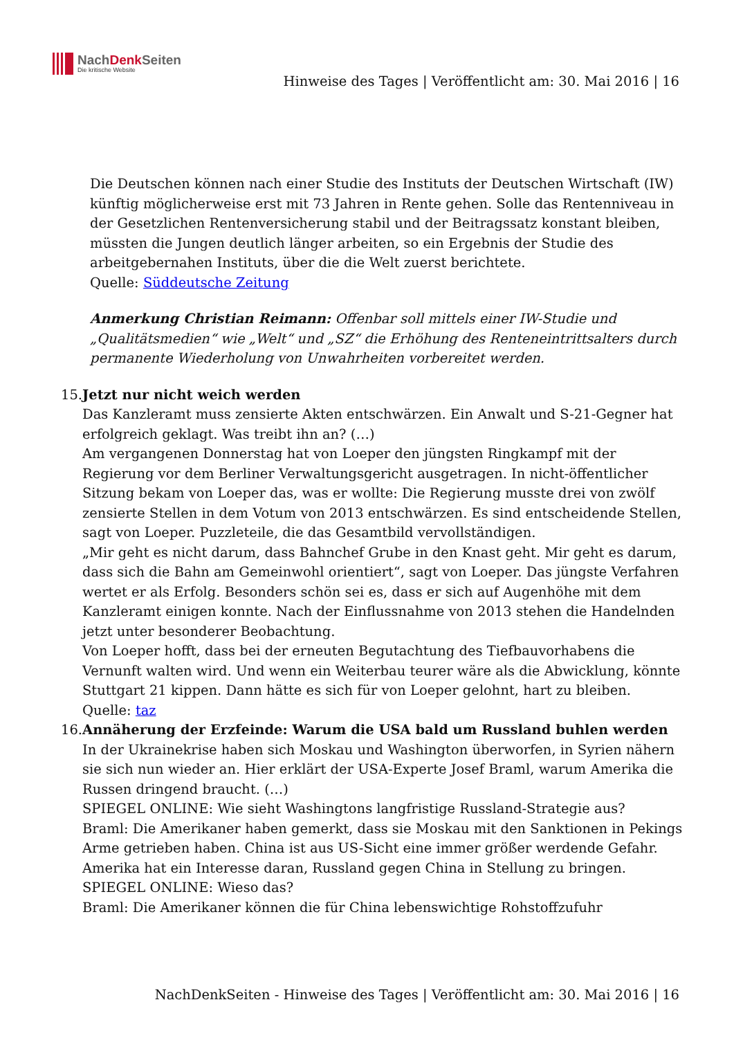NachDenk Seiten
Die kritische Website
Hinweise des Tages | Veröffentlicht am: 30. Mai 2016 | 16
Die Deutschen können nach einer Studie des Instituts der Deutschen Wirtschaft (IW) künftig möglicherweise erst mit 73 Jahren in Rente gehen. Solle das Rentenniveau in der Gesetzlichen Rentenversicherung stabil und der Beitragssatz konstant bleiben, müssten die Jungen deutlich länger arbeiten, so ein Ergebnis der Studie des arbeitgebernahen Instituts, über die die Welt zuerst berichtete.
Quelle: Süddeutsche Zeitung
Anmerkung Christian Reimann: Offenbar soll mittels einer IW-Studie und „Qualitätsmedien“ wie „Welt“ und „SZ“ die Erhöhung des Renteneintrittsalters durch permanente Wiederholung von Unwahrheiten vorbereitet werden.
15. Jetzt nur nicht weich werden
Das Kanzleramt muss zensierte Akten entschwärzen. Ein Anwalt und S-21-Gegner hat erfolgreich geklagt. Was treibt ihn an? (…)
Am vergangenen Donnerstag hat von Loeper den jüngsten Ringkampf mit der Regierung vor dem Berliner Verwaltungsgericht ausgetragen. In nicht-öffentlicher Sitzung bekam von Loeper das, was er wollte: Die Regierung musste drei von zwölf zensierte Stellen in dem Votum von 2013 entschwärzen. Es sind entscheidende Stellen, sagt von Loeper. Puzzleteile, die das Gesamtbild vervollständigen.
„Mir geht es nicht darum, dass Bahnchef Grube in den Knast geht. Mir geht es darum, dass sich die Bahn am Gemeinwohl orientiert“, sagt von Loeper. Das jüngste Verfahren wertet er als Erfolg. Besonders schön sei es, dass er sich auf Augenhöhe mit dem Kanzleramt einigen konnte. Nach der Einflussnahme von 2013 stehen die Handelnden jetzt unter besonderer Beobachtung.
Von Loeper hofft, dass bei der erneuten Begutachtung des Tiefbauvorhabens die Vernunft walten wird. Und wenn ein Weiterbau teurer wäre als die Abwicklung, könnte Stuttgart 21 kippen. Dann hätte es sich für von Loeper gelohnt, hart zu bleiben.
Quelle: taz
16. Annäherung der Erzfeinde: Warum die USA bald um Russland buhlen werden
In der Ukrainekrise haben sich Moskau und Washington überworfen, in Syrien nähern sie sich nun wieder an. Hier erklärt der USA-Experte Josef Braml, warum Amerika die Russen dringend braucht. (…)
SPIEGEL ONLINE: Wie sieht Washingtons langfristige Russland-Strategie aus?
Braml: Die Amerikaner haben gemerkt, dass sie Moskau mit den Sanktionen in Pekings Arme getrieben haben. China ist aus US-Sicht eine immer größer werdende Gefahr. Amerika hat ein Interesse daran, Russland gegen China in Stellung zu bringen.
SPIEGEL ONLINE: Wieso das?
Braml: Die Amerikaner können die für China lebenswichtige Rohstoffzufuhr
NachDenkSeiten - Hinweise des Tages | Veröffentlicht am: 30. Mai 2016 | 16